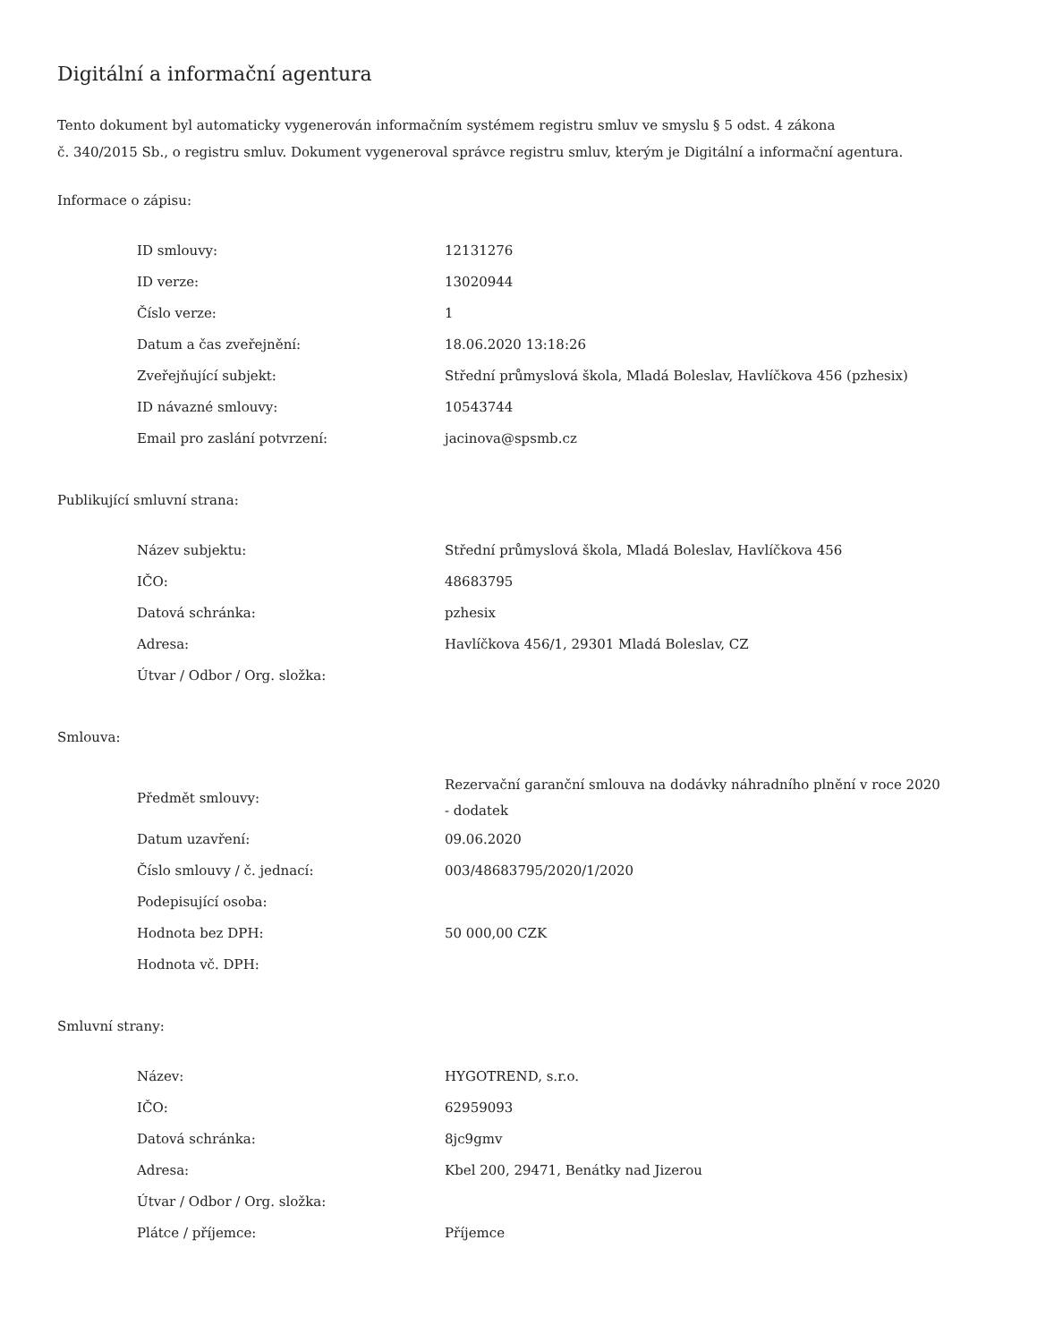Digitální a informační agentura
Tento dokument byl automaticky vygenerován informačním systémem registru smluv ve smyslu § 5 odst. 4 zákona
č. 340/2015 Sb., o registru smluv. Dokument vygeneroval správce registru smluv, kterým je Digitální a informační agentura.
Informace o zápisu:
| ID smlouvy: | 12131276 |
| ID verze: | 13020944 |
| Číslo verze: | 1 |
| Datum a čas zveřejnění: | 18.06.2020 13:18:26 |
| Zveřejňující subjekt: | Střední průmyslová škola, Mladá Boleslav, Havlíčkova 456 (pzhesix) |
| ID návazné smlouvy: | 10543744 |
| Email pro zaslání potvrzení: | jacinova@spsmb.cz |
Publikující smluvní strana:
| Název subjektu: | Střední průmyslová škola, Mladá Boleslav, Havlíčkova 456 |
| IČO: | 48683795 |
| Datová schránka: | pzhesix |
| Adresa: | Havlíčkova 456/1, 29301 Mladá Boleslav, CZ |
| Útvar / Odbor / Org. složka: | |
Smlouva:
| Předmět smlouvy: | Rezervační garanční smlouva na dodávky náhradního plnění v roce 2020 - dodatek |
| Datum uzavření: | 09.06.2020 |
| Číslo smlouvy / č. jednací: | 003/48683795/2020/1/2020 |
| Podepisující osoba: | |
| Hodnota bez DPH: | 50 000,00 CZK |
| Hodnota vč. DPH: | |
Smluvní strany:
| Název: | HYGOTREND, s.r.o. |
| IČO: | 62959093 |
| Datová schránka: | 8jc9gmv |
| Adresa: | Kbel 200, 29471, Benátky nad Jizerou |
| Útvar / Odbor / Org. složka: | |
| Plátce / příjemce: | Příjemce |